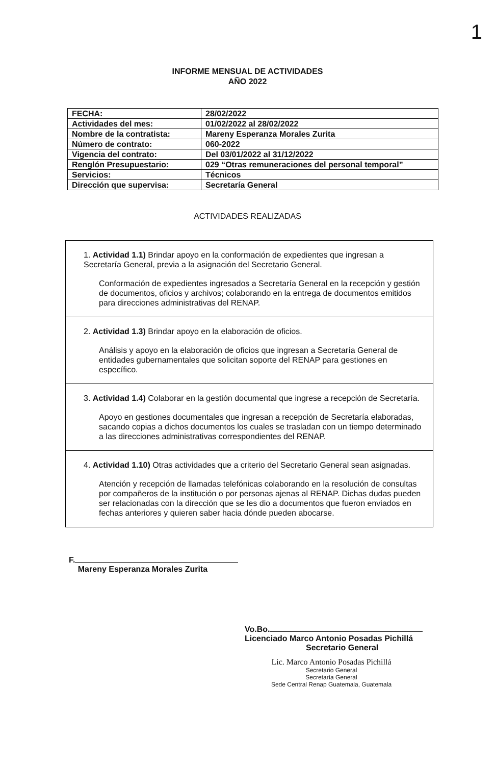1
INFORME MENSUAL DE ACTIVIDADES
AÑO 2022
| FECHA: | 28/02/2022 |
| Actividades del mes: | 01/02/2022 al 28/02/2022 |
| Nombre de la contratista: | Mareny Esperanza Morales Zurita |
| Número de contrato: | 060-2022 |
| Vigencia del contrato: | Del 03/01/2022 al 31/12/2022 |
| Renglón Presupuestario: | 029 “Otras remuneraciones del personal temporal” |
| Servicios: | Técnicos |
| Dirección que supervisa: | Secretaría General |
ACTIVIDADES REALIZADAS
1. Actividad 1.1) Brindar apoyo en la conformación de expedientes que ingresan a Secretaría General, previa a la asignación del Secretario General.
Conformación de expedientes ingresados a Secretaría General en la recepción y gestión de documentos, oficios y archivos; colaborando en la entrega de documentos emitidos para direcciones administrativas del RENAP.
2. Actividad 1.3) Brindar apoyo en la elaboración de oficios.
Análisis y apoyo en la elaboración de oficios que ingresan a Secretaría General de entidades gubernamentales que solicitan soporte del RENAP para gestiones en específico.
3. Actividad 1.4) Colaborar en la gestión documental que ingrese a recepción de Secretaría.
Apoyo en gestiones documentales que ingresan a recepción de Secretaría elaboradas, sacando copias a dichos documentos los cuales se trasladan con un tiempo determinado a las direcciones administrativas correspondientes del RENAP.
4. Actividad 1.10) Otras actividades que a criterio del Secretario General sean asignadas.
Atención y recepción de llamadas telefónicas colaborando en la resolución de consultas por compañeros de la institución o por personas ajenas al RENAP. Dichas dudas pueden ser relacionadas con la dirección que se les dio a documentos que fueron enviados en fechas anteriores y quieren saber hacia dónde pueden abocarse.
F.
Mareny Esperanza Morales Zurita
Vo.Bo.
Licenciado Marco Antonio Posadas Pichillá
Secretario General
Lic. Marco Antonio Posadas Pichillá
Secretario General
Secretaría General
Sede Central Renap Guatemala, Guatemala